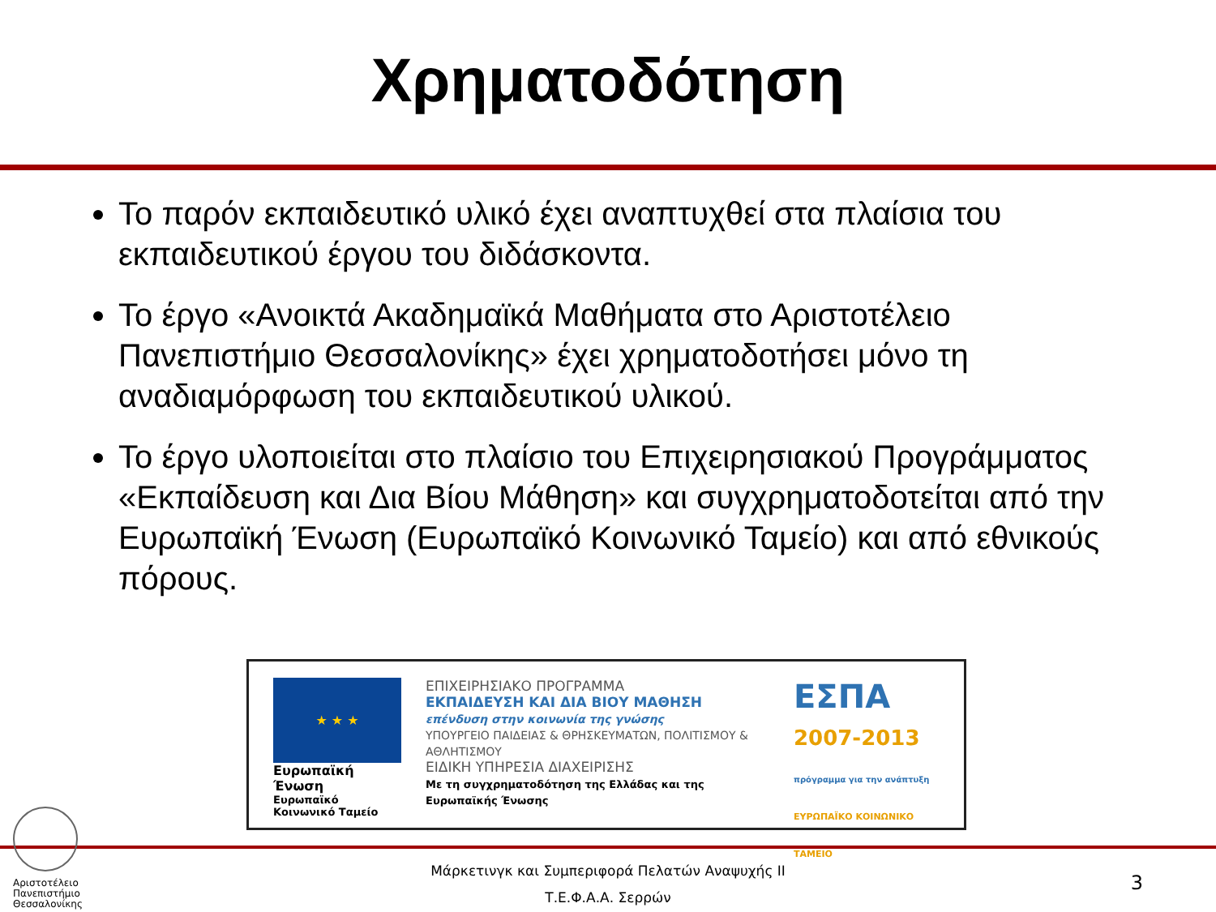Χρηματοδότηση
Το παρόν εκπαιδευτικό υλικό έχει αναπτυχθεί στα πλαίσια του εκπαιδευτικού έργου του διδάσκοντα.
Το έργο «Ανοικτά Ακαδημαϊκά Μαθήματα στο Αριστοτέλειο Πανεπιστήμιο Θεσσαλονίκης» έχει χρηματοδοτήσει μόνο τη αναδιαμόρφωση του εκπαιδευτικού υλικού.
Το έργο υλοποιείται στο πλαίσιο του Επιχειρησιακού Προγράμματος «Εκπαίδευση και Δια Βίου Μάθηση» και συγχρηματοδοτείται από την Ευρωπαϊκή Ένωση (Ευρωπαϊκό Κοινωνικό Ταμείο) και από εθνικούς πόρους.
★ ★ ★
Ευρωπαϊκή Ένωση
Ευρωπαϊκό Κοινωνικό Ταμείο
ΕΠΙΧΕΙΡΗΣΙΑΚΟ ΠΡΟΓΡΑΜΜΑ
ΕΚΠΑΙΔΕΥΣΗ ΚΑΙ ΔΙΑ ΒΙΟΥ ΜΑΘΗΣΗ
επένδυση στην κοινωνία της γνώσης
ΥΠΟΥΡΓΕΙΟ ΠΑΙΔΕΙΑΣ & ΘΡΗΣΚΕΥΜΑΤΩΝ, ΠΟΛΙΤΙΣΜΟΥ & ΑΘΛΗΤΙΣΜΟΥ
ΕΙΔΙΚΗ ΥΠΗΡΕΣΙΑ ΔΙΑΧΕΙΡΙΣΗΣ
Με τη συγχρηματοδότηση της Ελλάδας και της Ευρωπαϊκής Ένωσης
ΕΣΠΑ
2007-2013
πρόγραμμα για την ανάπτυξη
ΕΥΡΩΠΑΪΚΟ ΚΟΙΝΩΝΙΚΟ ΤΑΜΕΙΟ
Αριστοτέλειο
Πανεπιστήμιο
Θεσσαλονίκης
Μάρκετινγκ και Συμπεριφορά Πελατών Αναψυχής ΙΙ
Τ.Ε.Φ.Α.Α. Σερρών
3